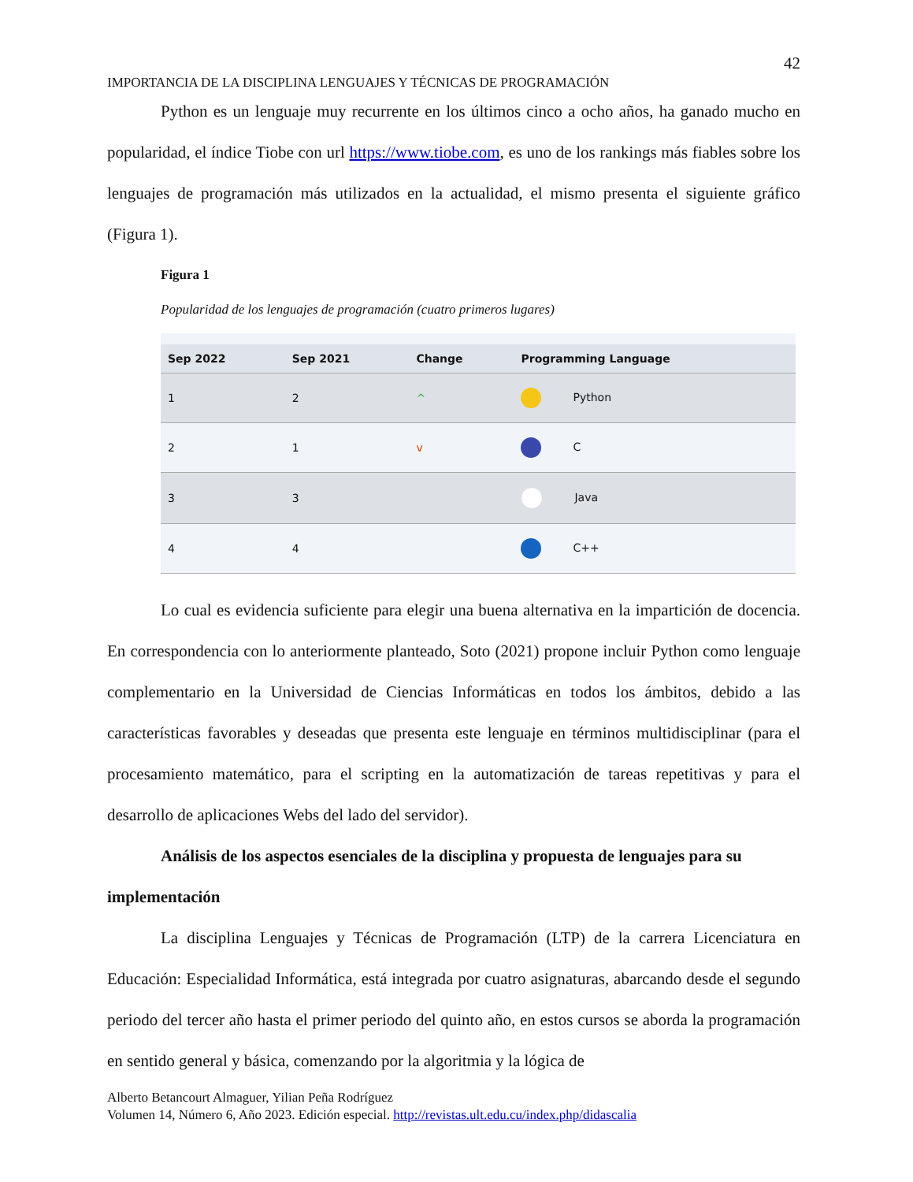42
IMPORTANCIA DE LA DISCIPLINA LENGUAJES Y TÉCNICAS DE PROGRAMACIÓN
Python es un lenguaje muy recurrente en los últimos cinco a ocho años, ha ganado mucho en popularidad, el índice Tiobe con url https://www.tiobe.com, es uno de los rankings más fiables sobre los lenguajes de programación más utilizados en la actualidad, el mismo presenta el siguiente gráfico (Figura 1).
Figura 1
Popularidad de los lenguajes de programación (cuatro primeros lugares)
| Sep 2022 | Sep 2021 | Change | Programming Language |
| --- | --- | --- | --- |
| 1 | 2 | ^ | Python |
| 2 | 1 | v | C |
| 3 | 3 | | Java |
| 4 | 4 | | C++ |
Lo cual es evidencia suficiente para elegir una buena alternativa en la impartición de docencia. En correspondencia con lo anteriormente planteado, Soto (2021) propone incluir Python como lenguaje complementario en la Universidad de Ciencias Informáticas en todos los ámbitos, debido a las características favorables y deseadas que presenta este lenguaje en términos multidisciplinar (para el procesamiento matemático, para el scripting en la automatización de tareas repetitivas y para el desarrollo de aplicaciones Webs del lado del servidor).
Análisis de los aspectos esenciales de la disciplina y propuesta de lenguajes para su implementación
La disciplina Lenguajes y Técnicas de Programación (LTP) de la carrera Licenciatura en Educación: Especialidad Informática, está integrada por cuatro asignaturas, abarcando desde el segundo periodo del tercer año hasta el primer periodo del quinto año, en estos cursos se aborda la programación en sentido general y básica, comenzando por la algoritmia y la lógica de
Alberto Betancourt Almaguer, Yilian Peña Rodríguez
Volumen 14, Número 6, Año 2023. Edición especial. http://revistas.ult.edu.cu/index.php/didascalia